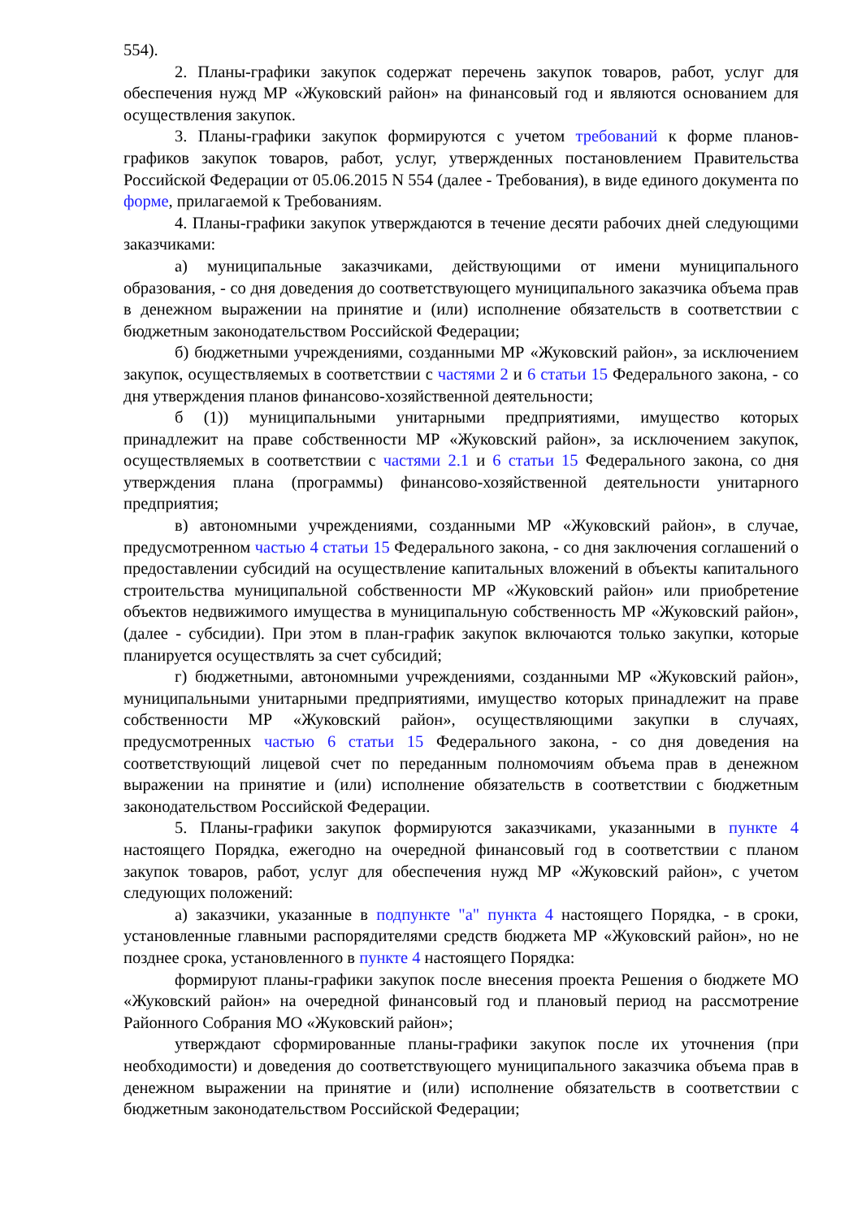554).
2. Планы-графики закупок содержат перечень закупок товаров, работ, услуг для обеспечения нужд МР «Жуковский район» на финансовый год и являются основанием для осуществления закупок.
3. Планы-графики закупок формируются с учетом требований к форме планов-графиков закупок товаров, работ, услуг, утвержденных постановлением Правительства Российской Федерации от 05.06.2015 N 554 (далее - Требования), в виде единого документа по форме, прилагаемой к Требованиям.
4. Планы-графики закупок утверждаются в течение десяти рабочих дней следующими заказчиками:
а) муниципальные заказчиками, действующими от имени муниципального образования, - со дня доведения до соответствующего муниципального заказчика объема прав в денежном выражении на принятие и (или) исполнение обязательств в соответствии с бюджетным законодательством Российской Федерации;
б) бюджетными учреждениями, созданными МР «Жуковский район», за исключением закупок, осуществляемых в соответствии с частями 2 и 6 статьи 15 Федерального закона, - со дня утверждения планов финансово-хозяйственной деятельности;
б (1)) муниципальными унитарными предприятиями, имущество которых принадлежит на праве собственности МР «Жуковский район», за исключением закупок, осуществляемых в соответствии с частями 2.1 и 6 статьи 15 Федерального закона, со дня утверждения плана (программы) финансово-хозяйственной деятельности унитарного предприятия;
в) автономными учреждениями, созданными МР «Жуковский район», в случае, предусмотренном частью 4 статьи 15 Федерального закона, - со дня заключения соглашений о предоставлении субсидий на осуществление капитальных вложений в объекты капитального строительства муниципальной собственности МР «Жуковский район» или приобретение объектов недвижимого имущества в муниципальную собственность МР «Жуковский район», (далее - субсидии). При этом в план-график закупок включаются только закупки, которые планируется осуществлять за счет субсидий;
г) бюджетными, автономными учреждениями, созданными МР «Жуковский район», муниципальными унитарными предприятиями, имущество которых принадлежит на праве собственности МР «Жуковский район», осуществляющими закупки в случаях, предусмотренных частью 6 статьи 15 Федерального закона, - со дня доведения на соответствующий лицевой счет по переданным полномочиям объема прав в денежном выражении на принятие и (или) исполнение обязательств в соответствии с бюджетным законодательством Российской Федерации.
5. Планы-графики закупок формируются заказчиками, указанными в пункте 4 настоящего Порядка, ежегодно на очередной финансовый год в соответствии с планом закупок товаров, работ, услуг для обеспечения нужд МР «Жуковский район», с учетом следующих положений:
а) заказчики, указанные в подпункте "а" пункта 4 настоящего Порядка, - в сроки, установленные главными распорядителями средств бюджета МР «Жуковский район», но не позднее срока, установленного в пункте 4 настоящего Порядка:
формируют планы-графики закупок после внесения проекта Решения о бюджете МО «Жуковский район» на очередной финансовый год и плановый период на рассмотрение Районного Собрания МО «Жуковский район»;
утверждают сформированные планы-графики закупок после их уточнения (при необходимости) и доведения до соответствующего муниципального заказчика объема прав в денежном выражении на принятие и (или) исполнение обязательств в соответствии с бюджетным законодательством Российской Федерации;